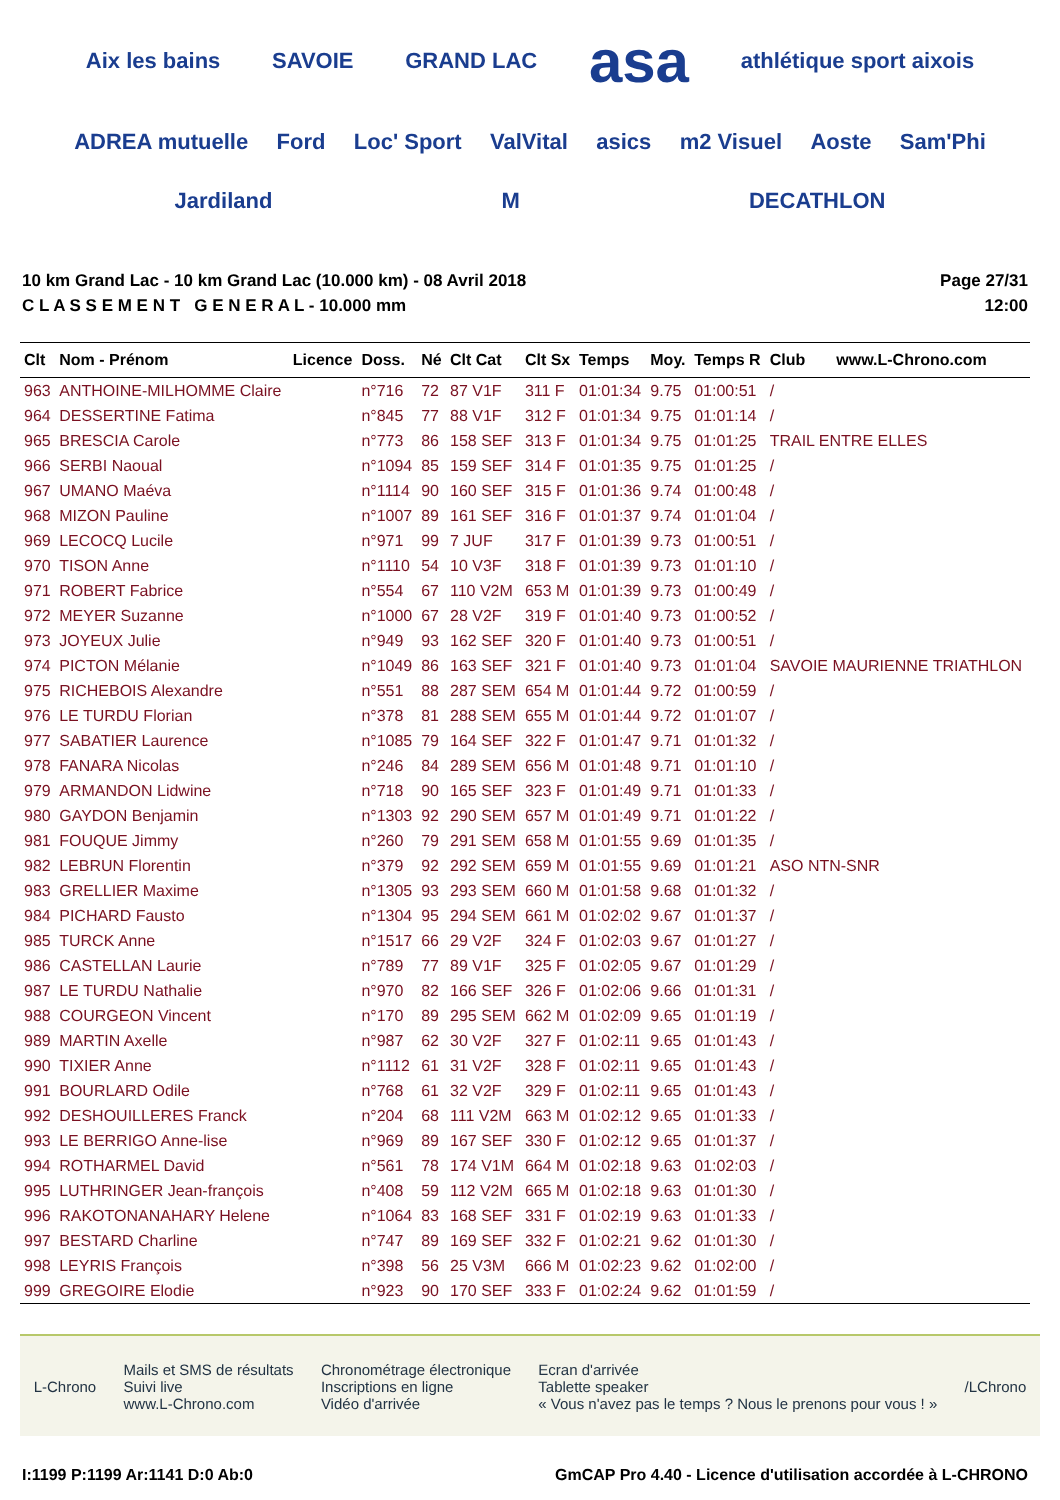Aix les bains SAVOIE GRAND LAC asa athlétique sport aixois ADREA mutuelle Ford Loc' Sport ValVital asics m2 Visuel Aoste Sam'Phi Jardiland M DECATHLON
10 km Grand Lac - 10 km Grand Lac (10.000 km) - 08 Avril 2018
C L A S S E M E N T G E N E R A L - 10.000 mm
Page 27/31
12:00
| Clt | Nom - Prénom | Licence | Doss. | Né | Clt Cat | Clt Sx | Temps | Moy. | Temps R | Club www.L-Chrono.com |
| --- | --- | --- | --- | --- | --- | --- | --- | --- | --- | --- |
| 963 | ANTHOINE-MILHOMME Claire | | n°716 | 72 | 87 V1F | 311 F | 01:01:34 | 9.75 | 01:00:51 | / |
| 964 | DESSERTINE Fatima | | n°845 | 77 | 88 V1F | 312 F | 01:01:34 | 9.75 | 01:01:14 | / |
| 965 | BRESCIA Carole | | n°773 | 86 | 158 SEF | 313 F | 01:01:34 | 9.75 | 01:01:25 | TRAIL ENTRE ELLES |
| 966 | SERBI Naoual | | n°1094 | 85 | 159 SEF | 314 F | 01:01:35 | 9.75 | 01:01:25 | / |
| 967 | UMANO Maéva | | n°1114 | 90 | 160 SEF | 315 F | 01:01:36 | 9.74 | 01:00:48 | / |
| 968 | MIZON Pauline | | n°1007 | 89 | 161 SEF | 316 F | 01:01:37 | 9.74 | 01:01:04 | / |
| 969 | LECOCQ Lucile | | n°971 | 99 | 7 JUF | 317 F | 01:01:39 | 9.73 | 01:00:51 | / |
| 970 | TISON Anne | | n°1110 | 54 | 10 V3F | 318 F | 01:01:39 | 9.73 | 01:01:10 | / |
| 971 | ROBERT Fabrice | | n°554 | 67 | 110 V2M | 653 M | 01:01:39 | 9.73 | 01:00:49 | / |
| 972 | MEYER Suzanne | | n°1000 | 67 | 28 V2F | 319 F | 01:01:40 | 9.73 | 01:00:52 | / |
| 973 | JOYEUX Julie | | n°949 | 93 | 162 SEF | 320 F | 01:01:40 | 9.73 | 01:00:51 | / |
| 974 | PICTON Mélanie | | n°1049 | 86 | 163 SEF | 321 F | 01:01:40 | 9.73 | 01:01:04 | SAVOIE MAURIENNE TRIATHLON |
| 975 | RICHEBOIS Alexandre | | n°551 | 88 | 287 SEM | 654 M | 01:01:44 | 9.72 | 01:00:59 | / |
| 976 | LE TURDU Florian | | n°378 | 81 | 288 SEM | 655 M | 01:01:44 | 9.72 | 01:01:07 | / |
| 977 | SABATIER Laurence | | n°1085 | 79 | 164 SEF | 322 F | 01:01:47 | 9.71 | 01:01:32 | / |
| 978 | FANARA Nicolas | | n°246 | 84 | 289 SEM | 656 M | 01:01:48 | 9.71 | 01:01:10 | / |
| 979 | ARMANDON Lidwine | | n°718 | 90 | 165 SEF | 323 F | 01:01:49 | 9.71 | 01:01:33 | / |
| 980 | GAYDON Benjamin | | n°1303 | 92 | 290 SEM | 657 M | 01:01:49 | 9.71 | 01:01:22 | / |
| 981 | FOUQUE Jimmy | | n°260 | 79 | 291 SEM | 658 M | 01:01:55 | 9.69 | 01:01:35 | / |
| 982 | LEBRUN Florentin | | n°379 | 92 | 292 SEM | 659 M | 01:01:55 | 9.69 | 01:01:21 | ASO NTN-SNR |
| 983 | GRELLIER Maxime | | n°1305 | 93 | 293 SEM | 660 M | 01:01:58 | 9.68 | 01:01:32 | / |
| 984 | PICHARD Fausto | | n°1304 | 95 | 294 SEM | 661 M | 01:02:02 | 9.67 | 01:01:37 | / |
| 985 | TURCK Anne | | n°1517 | 66 | 29 V2F | 324 F | 01:02:03 | 9.67 | 01:01:27 | / |
| 986 | CASTELLAN Laurie | | n°789 | 77 | 89 V1F | 325 F | 01:02:05 | 9.67 | 01:01:29 | / |
| 987 | LE TURDU Nathalie | | n°970 | 82 | 166 SEF | 326 F | 01:02:06 | 9.66 | 01:01:31 | / |
| 988 | COURGEON Vincent | | n°170 | 89 | 295 SEM | 662 M | 01:02:09 | 9.65 | 01:01:19 | / |
| 989 | MARTIN Axelle | | n°987 | 62 | 30 V2F | 327 F | 01:02:11 | 9.65 | 01:01:43 | / |
| 990 | TIXIER Anne | | n°1112 | 61 | 31 V2F | 328 F | 01:02:11 | 9.65 | 01:01:43 | / |
| 991 | BOURLARD Odile | | n°768 | 61 | 32 V2F | 329 F | 01:02:11 | 9.65 | 01:01:43 | / |
| 992 | DESHOUILLERES Franck | | n°204 | 68 | 111 V2M | 663 M | 01:02:12 | 9.65 | 01:01:33 | / |
| 993 | LE BERRIGO Anne-lise | | n°969 | 89 | 167 SEF | 330 F | 01:02:12 | 9.65 | 01:01:37 | / |
| 994 | ROTHARMEL David | | n°561 | 78 | 174 V1M | 664 M | 01:02:18 | 9.63 | 01:02:03 | / |
| 995 | LUTHRINGER Jean-françois | | n°408 | 59 | 112 V2M | 665 M | 01:02:18 | 9.63 | 01:01:30 | / |
| 996 | RAKOTONANAHARY Helene | | n°1064 | 83 | 168 SEF | 331 F | 01:02:19 | 9.63 | 01:01:33 | / |
| 997 | BESTARD Charline | | n°747 | 89 | 169 SEF | 332 F | 01:02:21 | 9.62 | 01:01:30 | / |
| 998 | LEYRIS François | | n°398 | 56 | 25 V3M | 666 M | 01:02:23 | 9.62 | 01:02:00 | / |
| 999 | GREGOIRE Elodie | | n°923 | 90 | 170 SEF | 333 F | 01:02:24 | 9.62 | 01:01:59 | / |
L-Chrono
Mails et SMS de résultats
Suivi live
www.L-Chrono.com
Chronométrage électronique
Inscriptions en ligne
Vidéo d'arrivée
Ecran d'arrivée
Tablette speaker
« Vous n'avez pas le temps ? Nous le prenons pour vous ! »
/LChrono
I:1199 P:1199 Ar:1141 D:0 Ab:0 GmCAP Pro 4.40 - Licence d'utilisation accordée à L-CHRONO